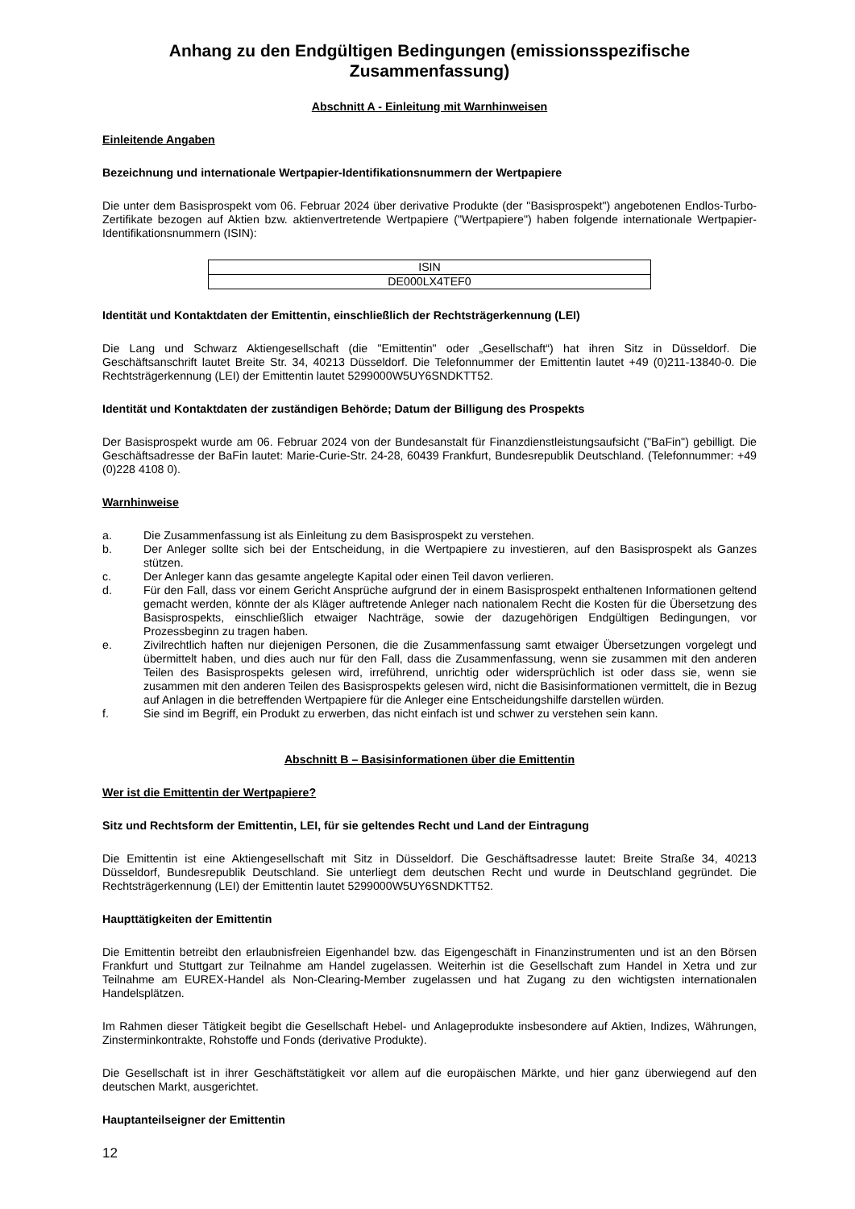Anhang zu den Endgültigen Bedingungen (emissionsspezifische Zusammenfassung)
Abschnitt A - Einleitung mit Warnhinweisen
Einleitende Angaben
Bezeichnung und internationale Wertpapier-Identifikationsnummern der Wertpapiere
Die unter dem Basisprospekt vom 06. Februar 2024 über derivative Produkte (der "Basisprospekt") angebotenen Endlos-Turbo-Zertifikate bezogen auf Aktien bzw. aktienvertretende Wertpapiere ("Wertpapiere") haben folgende internationale Wertpapier-Identifikationsnummern (ISIN):
| ISIN |
| DE000LX4TEF0 |
Identität und Kontaktdaten der Emittentin, einschließlich der Rechtsträgerkennung (LEI)
Die Lang und Schwarz Aktiengesellschaft (die "Emittentin" oder „Gesellschaft“) hat ihren Sitz in Düsseldorf. Die Geschäftsanschrift lautet Breite Str. 34, 40213 Düsseldorf. Die Telefonnummer der Emittentin lautet +49 (0)211-13840-0. Die Rechtsträgerkennung (LEI) der Emittentin lautet 5299000W5UY6SNDKTT52.
Identität und Kontaktdaten der zuständigen Behörde; Datum der Billigung des Prospekts
Der Basisprospekt wurde am 06. Februar 2024 von der Bundesanstalt für Finanzdienstleistungsaufsicht ("BaFin") gebilligt. Die Geschäftsadresse der BaFin lautet: Marie-Curie-Str. 24-28, 60439 Frankfurt, Bundesrepublik Deutschland. (Telefonnummer: +49 (0)228 4108 0).
Warnhinweise
a. Die Zusammenfassung ist als Einleitung zu dem Basisprospekt zu verstehen.
b. Der Anleger sollte sich bei der Entscheidung, in die Wertpapiere zu investieren, auf den Basisprospekt als Ganzes stützen.
c. Der Anleger kann das gesamte angelegte Kapital oder einen Teil davon verlieren.
d. Für den Fall, dass vor einem Gericht Ansprüche aufgrund der in einem Basisprospekt enthaltenen Informationen geltend gemacht werden, könnte der als Kläger auftretende Anleger nach nationalem Recht die Kosten für die Übersetzung des Basisprospekts, einschließlich etwaiger Nachträge, sowie der dazugehörigen Endgültigen Bedingungen, vor Prozessbeginn zu tragen haben.
e. Zivilrechtlich haften nur diejenigen Personen, die die Zusammenfassung samt etwaiger Übersetzungen vorgelegt und übermittelt haben, und dies auch nur für den Fall, dass die Zusammenfassung, wenn sie zusammen mit den anderen Teilen des Basisprospekts gelesen wird, irreführend, unrichtig oder widersprüchlich ist oder dass sie, wenn sie zusammen mit den anderen Teilen des Basisprospekts gelesen wird, nicht die Basisinformationen vermittelt, die in Bezug auf Anlagen in die betreffenden Wertpapiere für die Anleger eine Entscheidungshilfe darstellen würden.
f. Sie sind im Begriff, ein Produkt zu erwerben, das nicht einfach ist und schwer zu verstehen sein kann.
Abschnitt B – Basisinformationen über die Emittentin
Wer ist die Emittentin der Wertpapiere?
Sitz und Rechtsform der Emittentin, LEI, für sie geltendes Recht und Land der Eintragung
Die Emittentin ist eine Aktiengesellschaft mit Sitz in Düsseldorf. Die Geschäftsadresse lautet: Breite Straße 34, 40213 Düsseldorf, Bundesrepublik Deutschland. Sie unterliegt dem deutschen Recht und wurde in Deutschland gegründet. Die Rechtsträgerkennung (LEI) der Emittentin lautet 5299000W5UY6SNDKTT52.
Haupttätigkeiten der Emittentin
Die Emittentin betreibt den erlaubnisfreien Eigenhandel bzw. das Eigengeschäft in Finanzinstrumenten und ist an den Börsen Frankfurt und Stuttgart zur Teilnahme am Handel zugelassen. Weiterhin ist die Gesellschaft zum Handel in Xetra und zur Teilnahme am EUREX-Handel als Non-Clearing-Member zugelassen und hat Zugang zu den wichtigsten internationalen Handelsplätzen.
Im Rahmen dieser Tätigkeit begibt die Gesellschaft Hebel- und Anlageprodukte insbesondere auf Aktien, Indizes, Währungen, Zinsterminkontrakte, Rohstoffe und Fonds (derivative Produkte).
Die Gesellschaft ist in ihrer Geschäftstätigkeit vor allem auf die europäischen Märkte, und hier ganz überwiegend auf den deutschen Markt, ausgerichtet.
Hauptanteilseigner der Emittentin
12